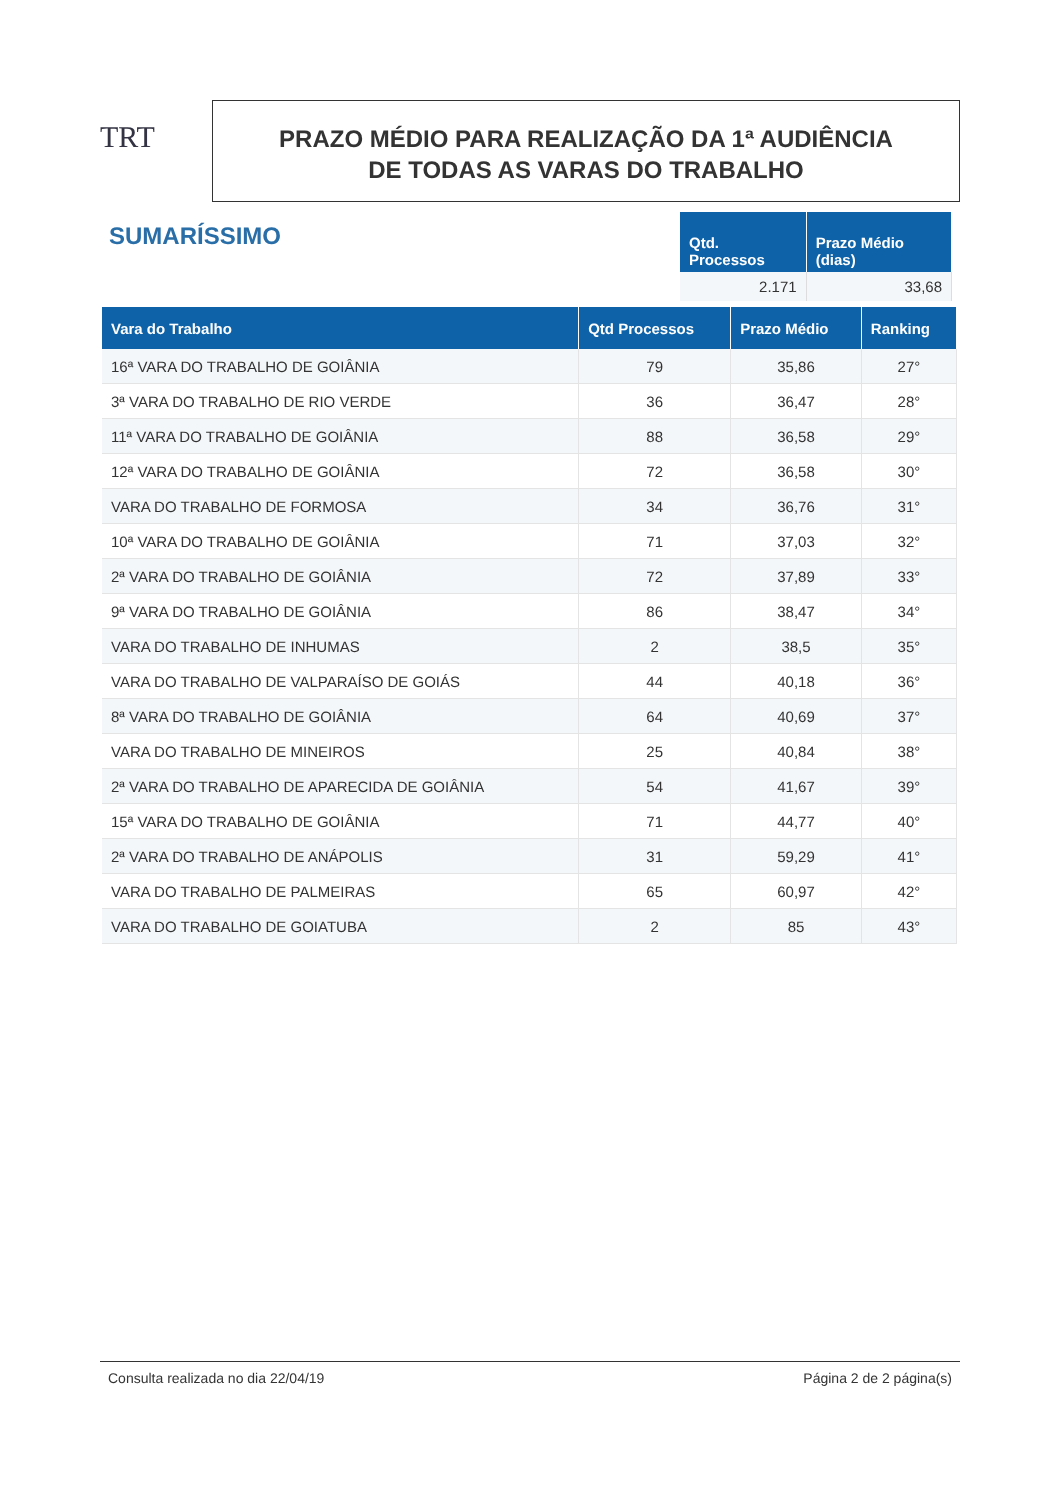TRT
PRAZO MÉDIO PARA REALIZAÇÃO DA 1ª AUDIÊNCIA
DE TODAS AS VARAS DO TRABALHO
SUMARÍSSIMO
| Qtd. Processos | Prazo Médio (dias) |
| --- | --- |
| 2.171 | 33,68 |
| Vara do Trabalho | Qtd Processos | Prazo Médio | Ranking |
| --- | --- | --- | --- |
| 16ª VARA DO TRABALHO DE GOIÂNIA | 79 | 35,86 | 27° |
| 3ª VARA DO TRABALHO DE RIO VERDE | 36 | 36,47 | 28° |
| 11ª VARA DO TRABALHO DE GOIÂNIA | 88 | 36,58 | 29° |
| 12ª VARA DO TRABALHO DE GOIÂNIA | 72 | 36,58 | 30° |
| VARA DO TRABALHO DE FORMOSA | 34 | 36,76 | 31° |
| 10ª VARA DO TRABALHO DE GOIÂNIA | 71 | 37,03 | 32° |
| 2ª VARA DO TRABALHO DE GOIÂNIA | 72 | 37,89 | 33° |
| 9ª VARA DO TRABALHO DE GOIÂNIA | 86 | 38,47 | 34° |
| VARA DO TRABALHO DE INHUMAS | 2 | 38,5 | 35° |
| VARA DO TRABALHO DE VALPARAÍSO DE GOIÁS | 44 | 40,18 | 36° |
| 8ª VARA DO TRABALHO DE GOIÂNIA | 64 | 40,69 | 37° |
| VARA DO TRABALHO DE MINEIROS | 25 | 40,84 | 38° |
| 2ª VARA DO TRABALHO DE APARECIDA DE GOIÂNIA | 54 | 41,67 | 39° |
| 15ª VARA DO TRABALHO DE GOIÂNIA | 71 | 44,77 | 40° |
| 2ª VARA DO TRABALHO DE ANÁPOLIS | 31 | 59,29 | 41° |
| VARA DO TRABALHO DE PALMEIRAS | 65 | 60,97 | 42° |
| VARA DO TRABALHO DE GOIATUBA | 2 | 85 | 43° |
Consulta realizada no dia 22/04/19 Página 2 de 2 página(s)